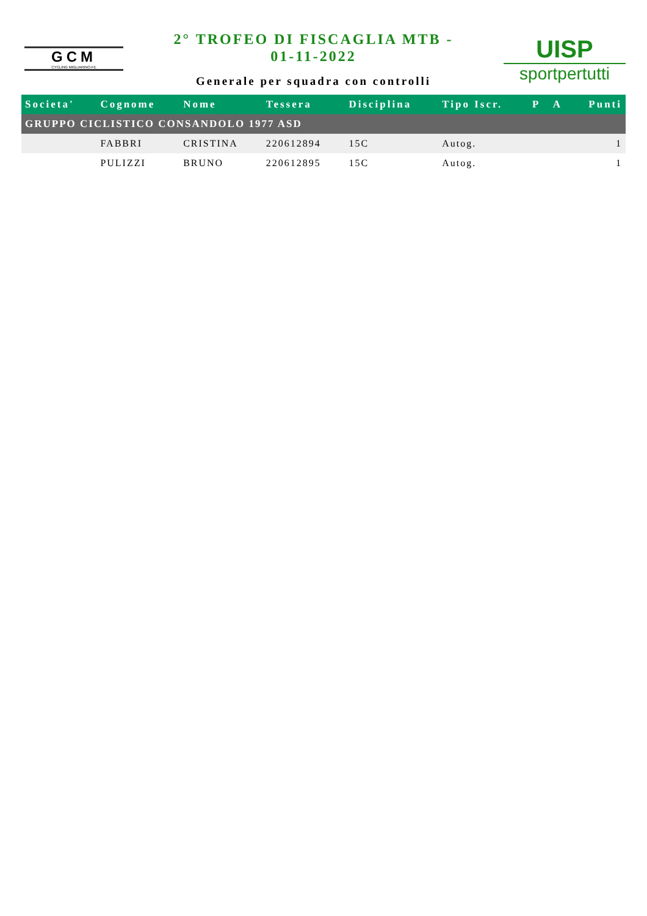GCM
CYCLING MIGLIARINO-FE
2° TROFEO DI FISCAGLIA MTB -
01-11-2022
Generale per squadra con controlli
UISP
sportpertutti
| Societa' | Cognome | Nome | Tessera | Disciplina | Tipo Iscr. | P | A | Punti |
| --- | --- | --- | --- | --- | --- | --- | --- | --- |
| GRUPPO CICLISTICO CONSANDOLO 1977 ASD | | | | | | | | |
| | FABBRI | CRISTINA | 220612894 | 15C | Autog. | | | 1 |
| | PULIZZI | BRUNO | 220612895 | 15C | Autog. | | | 1 |